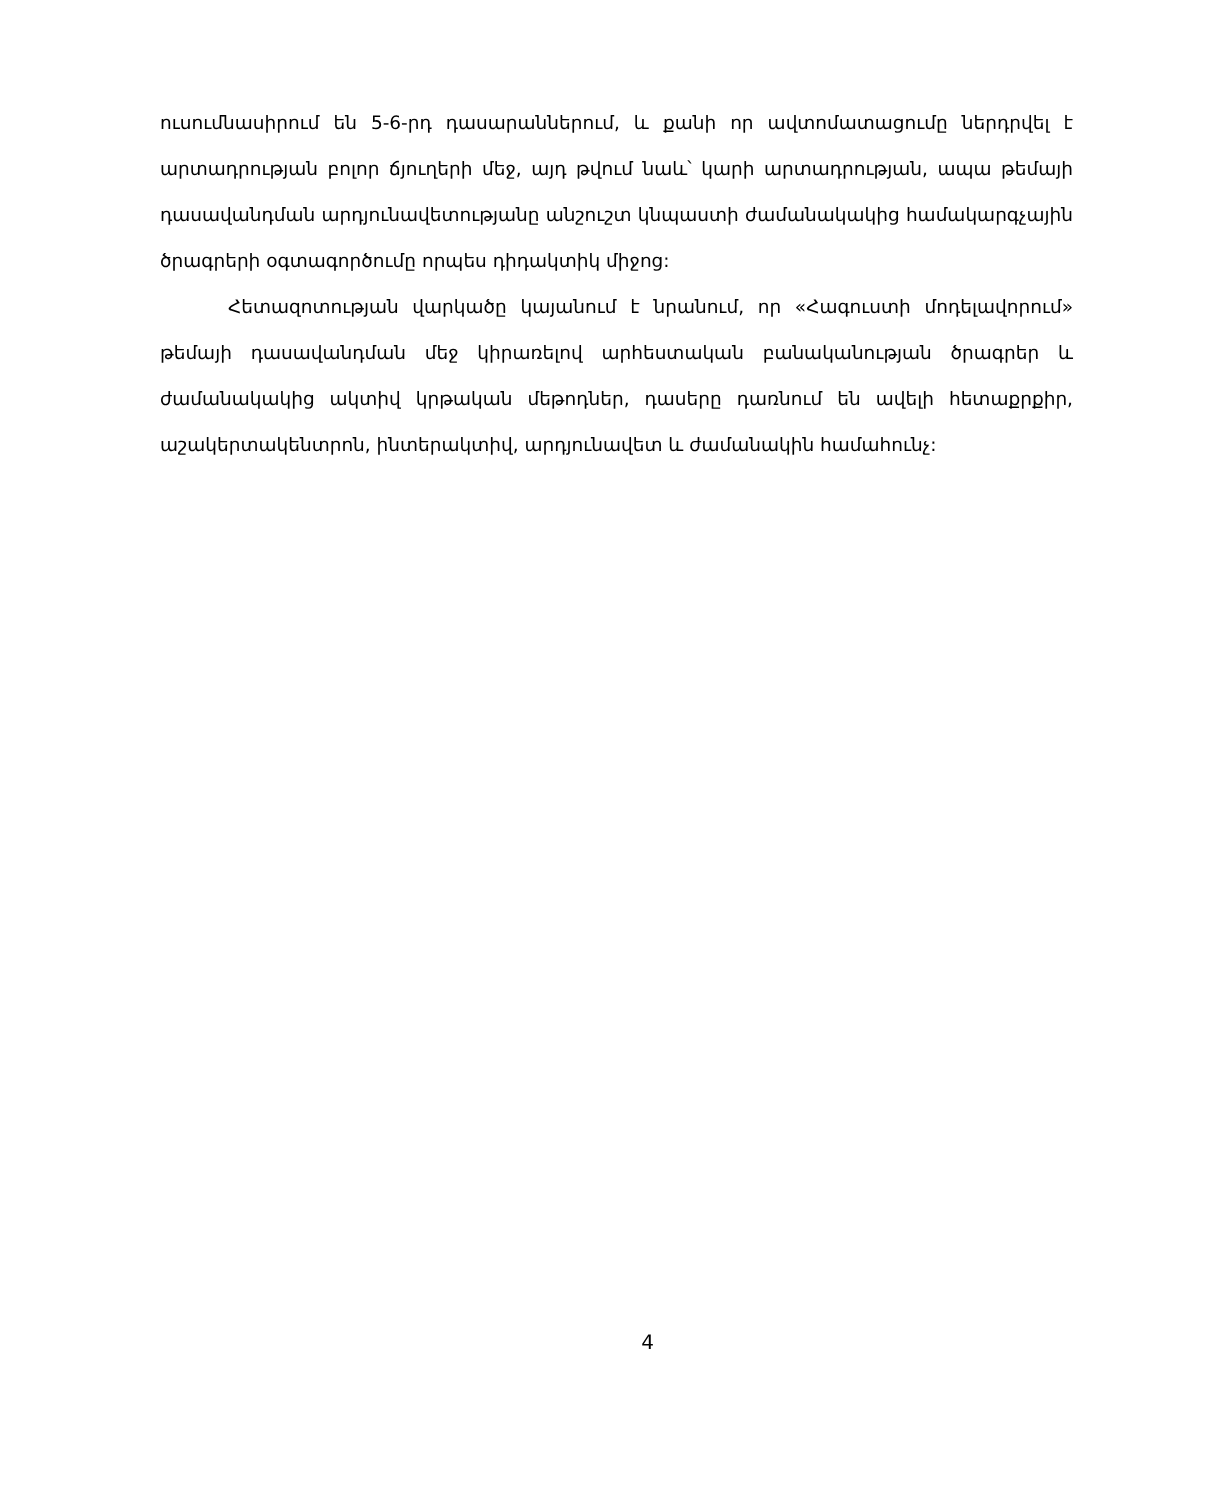ուսումնասիրում են 5-6-րդ դասարաններում, և քանի որ ավտոմատացումը ներդրվել է արտադրության բոլոր ճյուղերի մեջ, այդ թվում նաև՝ կարի արտադրության, ապա թեմայի դասավանդման արդյունավետությանը անշուշտ կնպաստի ժամանակակից համակարգչային ծրագրերի օգտագործումը որպես դիդակտիկ միջոց:
Հետազոտության վարկածը կայանում է նրանում, որ «Հագուստի մոդելավորում» թեմայի դասավանդման մեջ կիրառելով արհեստական բանականության ծրագրեր և ժամանակակից ակտիվ կրթական մեթոդներ, դասերը դառնում են ավելի հետաքրքիր, աշակերտակենտրոն, ինտերակտիվ, արդյունավետ և ժամանակին համահունչ:
4